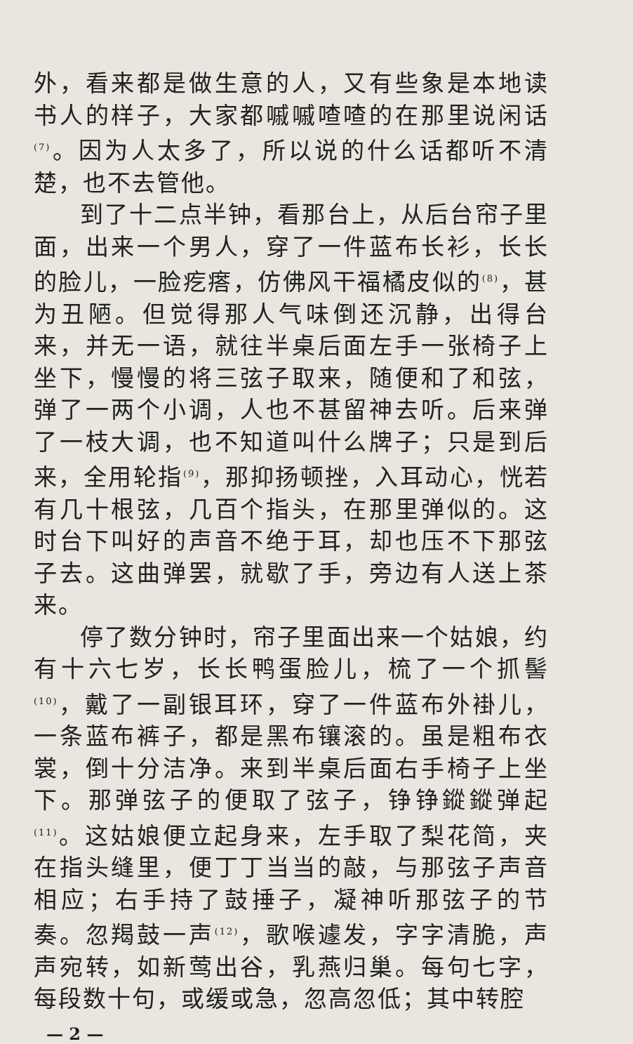外，看来都是做生意的人，又有些象是本地读书人的样子，大家都嘁嘁喳喳的在那里说闲话<sup>(7)</sup>。因为人太多了，所以说的什么话都听不清楚，也不去管他。
到了十二点半钟，看那台上，从后台帘子里面，出来一个男人，穿了一件蓝布长衫，长长的脸儿，一脸疙瘩，仿佛风干福橘皮似的<sup>(8)</sup>，甚为丑陋。但觉得那人气味倒还沉静，出得台来，并无一语，就往半桌后面左手一张椅子上坐下，慢慢的将三弦子取来，随便和了和弦，弹了一两个小调，人也不甚留神去听。后来弹了一枝大调，也不知道叫什么牌子；只是到后来，全用轮指<sup>(9)</sup>，那抑扬顿挫，入耳动心，恍若有几十根弦，几百个指头，在那里弹似的。这时台下叫好的声音不绝于耳，却也压不下那弦子去。这曲弹罢，就歇了手，旁边有人送上茶来。
停了数分钟时，帘子里面出来一个姑娘，约有十六七岁，长长鸭蛋脸儿，梳了一个抓髻<sup>(10)</sup>，戴了一副银耳环，穿了一件蓝布外褂儿，一条蓝布裤子，都是黑布镶滚的。虽是粗布衣裳，倒十分洁净。来到半桌后面右手椅子上坐下。那弹弦子的便取了弦子，铮铮鏦鏦弹起<sup>(11)</sup>。这姑娘便立起身来，左手取了梨花简，夹在指头缝里，便丁丁当当的敲，与那弦子声音相应；右手持了鼓捶子，凝神听那弦子的节奏。忽羯鼓一声<sup>(12)</sup>，歌喉遽发，字字清脆，声声宛转，如新莺出谷，乳燕归巢。每句七字，每段数十句，或缓或急，忽高忽低；其中转腔
— 2 —